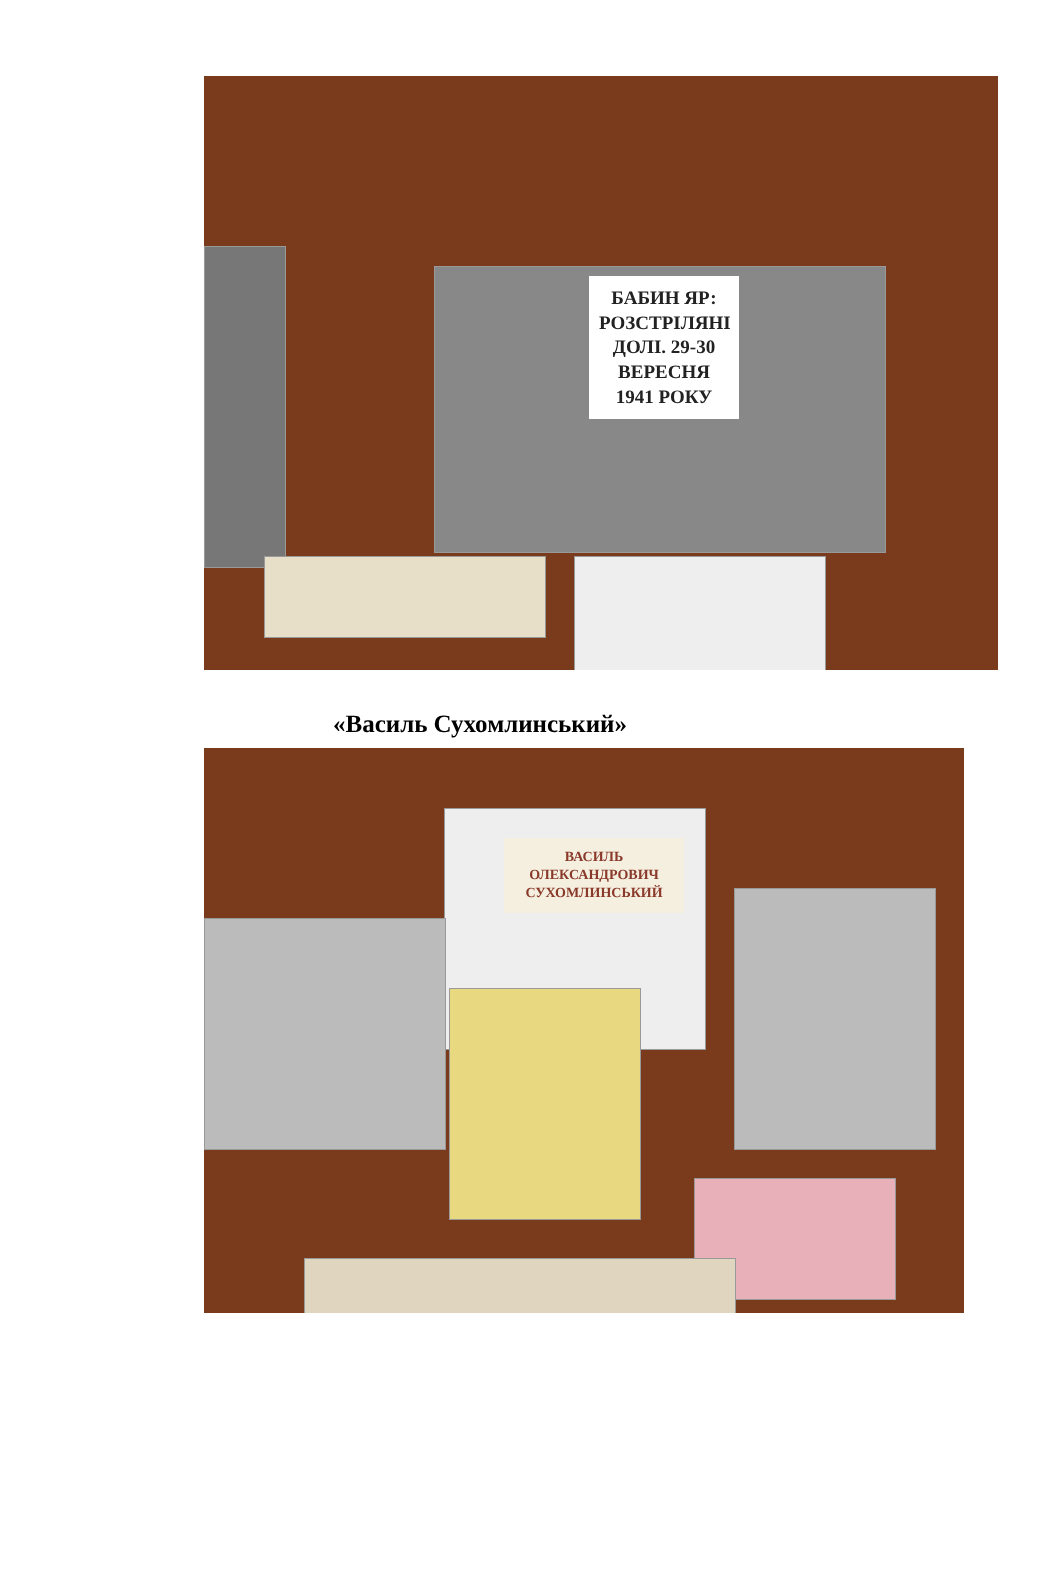БАБИН ЯР: РОЗСТРІЛЯНІ ДОЛІ. 29-30 ВЕРЕСНЯ 1941 РОКУ
«Василь Сухомлинський»
ВАСИЛЬ ОЛЕКСАНДРОВИЧ СУХОМЛИНСЬКИЙ